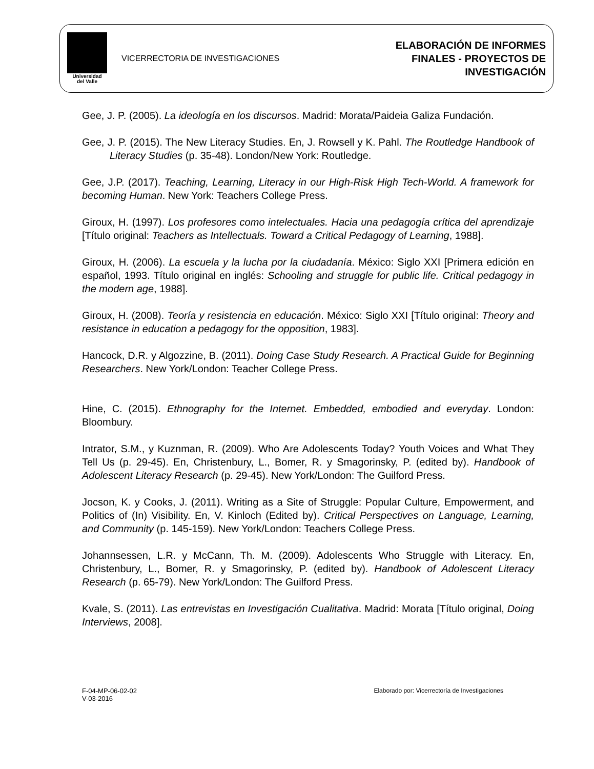Universidad
del Valle
VICERRECTORIA DE INVESTIGACIONES
ELABORACIÓN DE INFORMES
FINALES - PROYECTOS DE
INVESTIGACIÓN
Gee, J. P. (2005). La ideología en los discursos. Madrid: Morata/Paideia Galiza Fundación.
Gee, J. P. (2015). The New Literacy Studies. En, J. Rowsell y K. Pahl. The Routledge Handbook of Literacy Studies (p. 35-48). London/New York: Routledge.
Gee, J.P. (2017). Teaching, Learning, Literacy in our High-Risk High Tech-World. A framework for becoming Human. New York: Teachers College Press.
Giroux, H. (1997). Los profesores como intelectuales. Hacia una pedagogía crítica del aprendizaje [Título original: Teachers as Intellectuals. Toward a Critical Pedagogy of Learning, 1988].
Giroux, H. (2006). La escuela y la lucha por la ciudadanía. México: Siglo XXI [Primera edición en español, 1993. Título original en inglés: Schooling and struggle for public life. Critical pedagogy in the modern age, 1988].
Giroux, H. (2008). Teoría y resistencia en educación. México: Siglo XXI [Título original: Theory and resistance in education a pedagogy for the opposition, 1983].
Hancock, D.R. y Algozzine, B. (2011). Doing Case Study Research. A Practical Guide for Beginning Researchers. New York/London: Teacher College Press.
Hine, C. (2015). Ethnography for the Internet. Embedded, embodied and everyday. London: Bloombury.
Intrator, S.M., y Kuznman, R. (2009). Who Are Adolescents Today? Youth Voices and What They Tell Us (p. 29-45). En, Christenbury, L., Bomer, R. y Smagorinsky, P. (edited by). Handbook of Adolescent Literacy Research (p. 29-45). New York/London: The Guilford Press.
Jocson, K. y Cooks, J. (2011). Writing as a Site of Struggle: Popular Culture, Empowerment, and Politics of (In) Visibility. En, V. Kinloch (Edited by). Critical Perspectives on Language, Learning, and Community (p. 145-159). New York/London: Teachers College Press.
Johannsessen, L.R. y McCann, Th. M. (2009). Adolescents Who Struggle with Literacy. En, Christenbury, L., Bomer, R. y Smagorinsky, P. (edited by). Handbook of Adolescent Literacy Research (p. 65-79). New York/London: The Guilford Press.
Kvale, S. (2011). Las entrevistas en Investigación Cualitativa. Madrid: Morata [Título original, Doing Interviews, 2008].
F-04-MP-06-02-02
V-03-2016
Elaborado por: Vicerrectoría de Investigaciones